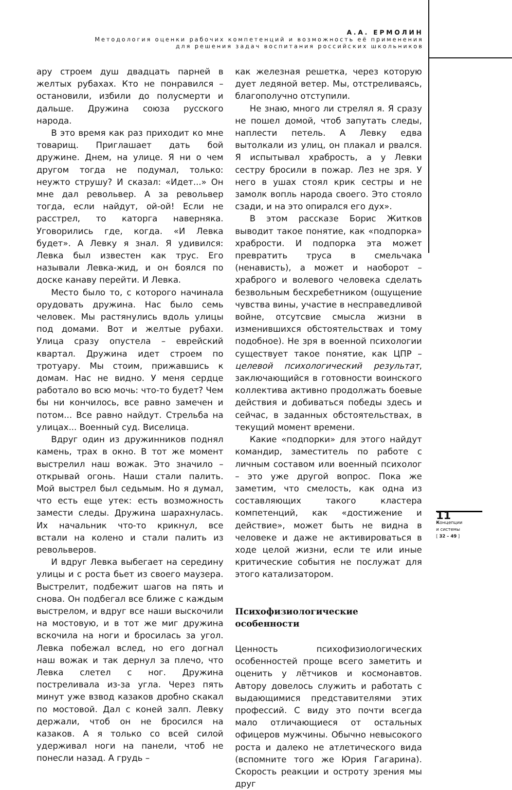А.А. ЕРМОЛИН
Методология оценки рабочих компетенций и возможность её применения
для решения задач воспитания российских школьников
ару строем душ двадцать парней в желтых рубахах. Кто не понравился – остановили, избили до полусмерти и дальше. Дружина союза русского народа.
В это время как раз приходит ко мне товарищ. Приглашает дать бой дружине. Днем, на улице. Я ни о чем другом тогда не подумал, только: неужто струшу? И сказал: «Идет...» Он мне дал револьвер. А за револьвер тогда, если найдут, ой-ой! Если не расстрел, то каторга наверняка. Уговорились где, когда. «И Левка будет». А Левку я знал. Я удивился: Левка был известен как трус. Его называли Левка-жид, и он боялся по доске канаву перейти. И Левка.
Место было то, с которого начинала орудовать дружина. Нас было семь человек. Мы растянулись вдоль улицы под домами. Вот и желтые рубахи. Улица сразу опустела – еврейский квартал. Дружина идет строем по тротуару. Мы стоим, прижавшись к домам. Нас не видно. У меня сердце работало во всю мочь: что-то будет? Чем бы ни кончилось, все равно замечен и потом... Все равно найдут. Стрельба на улицах... Военный суд. Виселица.
Вдруг один из дружинников поднял камень, трах в окно. В тот же момент выстрелил наш вожак. Это значило – открывай огонь. Наши стали палить. Мой выстрел был седьмым. Но я думал, что есть еще утек: есть возможность замести следы. Дружина шарахнулась. Их начальник что-то крикнул, все встали на колено и стали палить из револьверов.
И вдруг Левка выбегает на середину улицы и с роста бьет из своего маузера. Выстрелит, подбежит шагов на пять и снова. Он подбегал все ближе с каждым выстрелом, и вдруг все наши выскочили на мостовую, и в тот же миг дружина вскочила на ноги и бросилась за угол. Левка побежал вслед, но его догнал наш вожак и так дернул за плечо, что Левка слетел с ног. Дружина постреливала из-за угла. Через пять минут уже взвод казаков дробно скакал по мостовой. Дал с коней залп. Левку держали, чтоб он не бросился на казаков. А я только со всей силой удерживал ноги на панели, чтоб не понесли назад. А грудь –
как железная решетка, через которую дует ледяной ветер. Мы, отстреливаясь, благополучно отступили.
Не знаю, много ли стрелял я. Я сразу не пошел домой, чтоб запутать следы, наплести петель. А Левку едва вытолкали из улиц, он плакал и рвался. Я испытывал храбрость, а у Левки сестру бросили в пожар. Лез не зря. У него в ушах стоял крик сестры и не замолк вопль народа своего. Это стояло сзади, и на это опирался его дух».
В этом рассказе Борис Житков выводит такое понятие, как «подпорка» храбрости. И подпорка эта может превратить труса в смельчака (ненависть), а может и наоборот – храброго и волевого человека сделать безвольным бесхребетником (ощущение чувства вины, участие в несправедливой войне, отсутсвие смысла жизни в изменившихся обстоятельствах и тому подобное). Не зря в военной психологии существует такое понятие, как ЦПР – целевой психологический результат, заключающийся в готовности воинского коллектива активно продолжать боевые действия и добиваться победы здесь и сейчас, в заданных обстоятельствах, в текущий момент времени.
Какие «подпорки» для этого найдут командир, заместитель по работе с личным составом или военный психолог – это уже другой вопрос. Пока же заметим, что смелость, как одна из составляющих такого кластера компетенций, как «достижение и действие», может быть не видна в человеке и даже не активироваться в ходе целой жизни, если те или иные критические события не послужат для этого катализатором.
Психофизиологические особенности
Ценность психофизиологических особенностей проще всего заметить и оценить у лётчиков и космонавтов. Автору довелось служить и работать с выдающимися представителями этих профессий. С виду это почти всегда мало отличающиеся от остальных офицеров мужчины. Обычно невысокого роста и далеко не атлетического вида (вспомните того же Юрия Гагарина). Скорость реакции и остроту зрения мы друг
11
Концепции
и системы
[ 32 – 49 ]